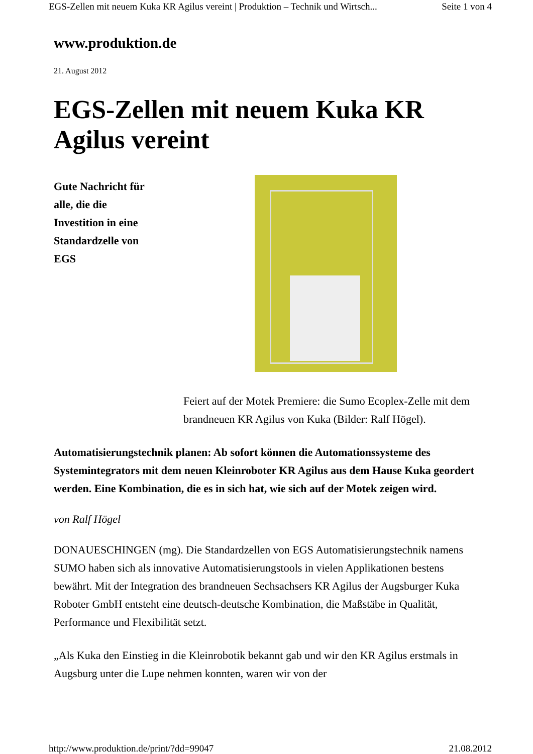EGS-Zellen mit neuem Kuka KR Agilus vereint | Produktion – Technik und Wirtsch... Seite 1 von 4
www.produktion.de
21. August 2012
EGS-Zellen mit neuem Kuka KR Agilus vereint
Gute Nachricht für alle, die die Investition in eine Standardzelle von EGS
Feiert auf der Motek Premiere: die Sumo Ecoplex-Zelle mit dem brandneuen KR Agilus von Kuka (Bilder: Ralf Högel).
Automatisierungstechnik planen: Ab sofort können die Automationssysteme des Systemintegrators mit dem neuen Kleinroboter KR Agilus aus dem Hause Kuka geordert werden. Eine Kombination, die es in sich hat, wie sich auf der Motek zeigen wird.
von Ralf Högel
DONAUESCHINGEN (mg). Die Standardzellen von EGS Automatisierungstechnik namens SUMO haben sich als innovative Automatisierungstools in vielen Applikationen bestens bewährt. Mit der Integration des brandneuen Sechsachsers KR Agilus der Augsburger Kuka Roboter GmbH entsteht eine deutsch-deutsche Kombination, die Maßstäbe in Qualität, Performance und Flexibilität setzt.
„Als Kuka den Einstieg in die Kleinrobotik bekannt gab und wir den KR Agilus erstmals in Augsburg unter die Lupe nehmen konnten, waren wir von der
http://www.produktion.de/print/?dd=99047 21.08.2012